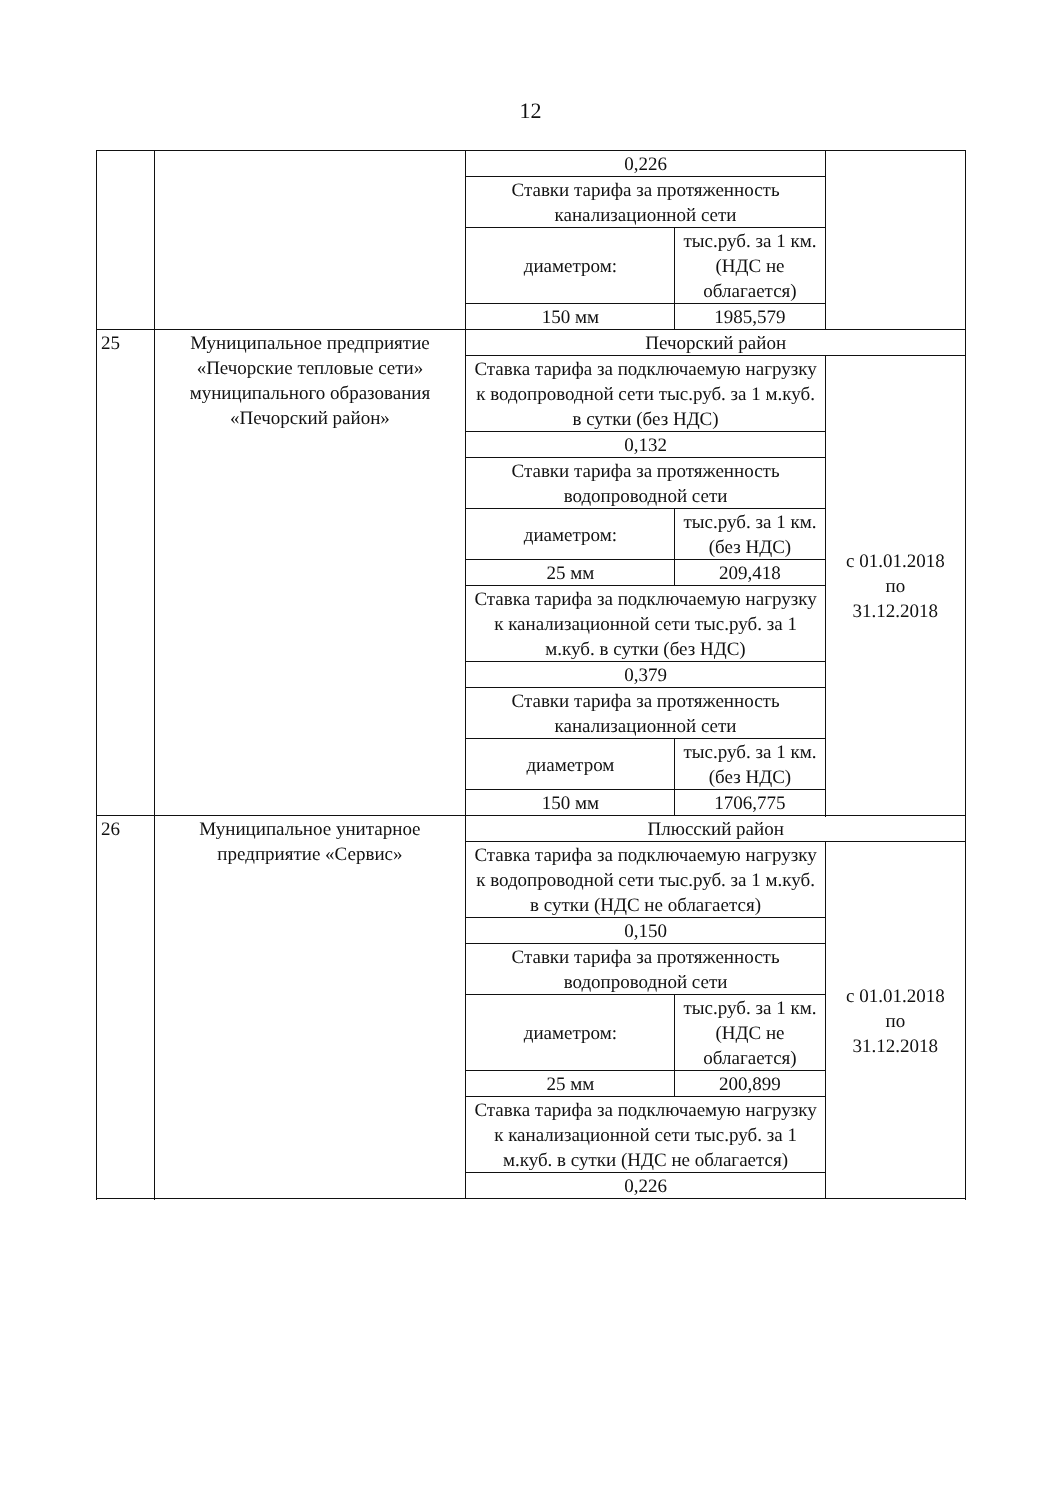12
| | | 0,226 | | |
| | | Ставки тарифа за протяженность канализационной сети | | |
| | | диаметром: | тыс.руб. за 1 км. (НДС не облагается) | |
| | | 150 мм | 1985,579 | |
| 25 | Муниципальное предприятие «Печорские тепловые сети» муниципального образования «Печорский район» | Печорский район | | |
| | | Ставка тарифа за подключаемую нагрузку к водопроводной сети тыс.руб. за 1 м.куб. в сутки (без НДС) | | с 01.01.2018 по 31.12.2018 |
| | | 0,132 | | |
| | | Ставки тарифа за протяженность водопроводной сети | | |
| | | диаметром: | тыс.руб. за 1 км. (без НДС) | |
| | | 25 мм | 209,418 | |
| | | Ставка тарифа за подключаемую нагрузку к канализационной сети тыс.руб. за 1 м.куб. в сутки (без НДС) | | |
| | | 0,379 | | |
| | | Ставки тарифа за протяженность канализационной сети | | |
| | | диаметром | тыс.руб. за 1 км. (без НДС) | |
| | | 150 мм | 1706,775 | |
| 26 | Муниципальное унитарное предприятие «Сервис» | Плюсский район | | |
| | | Ставка тарифа за подключаемую нагрузку к водопроводной сети тыс.руб. за 1 м.куб. в сутки (НДС не облагается) | | с 01.01.2018 по 31.12.2018 |
| | | 0,150 | | |
| | | Ставки тарифа за протяженность водопроводной сети | | |
| | | диаметром: | тыс.руб. за 1 км. (НДС не облагается) | |
| | | 25 мм | 200,899 | |
| | | Ставка тарифа за подключаемую нагрузку к канализационной сети тыс.руб. за 1 м.куб. в сутки (НДС не облагается) | | |
| | | 0,226 | | |